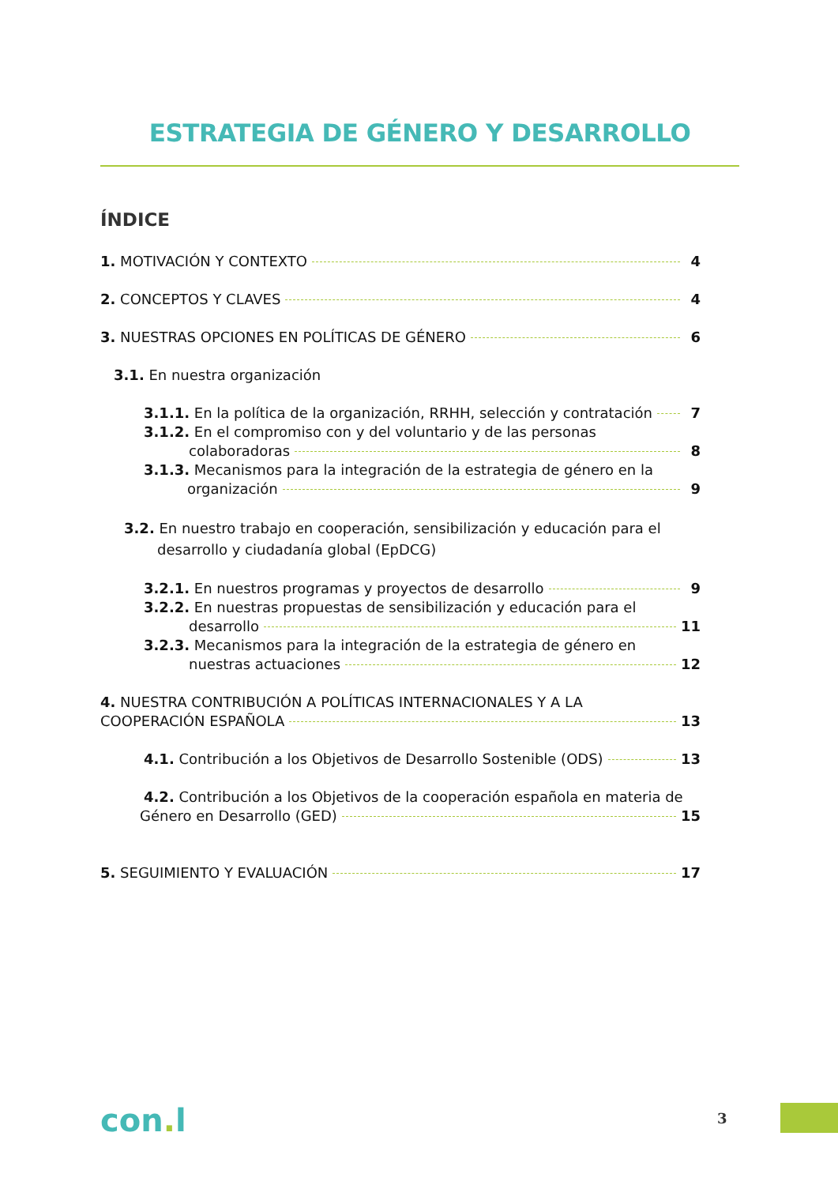ESTRATEGIA DE GÉNERO Y DESARROLLO
ÍNDICE
1. MOTIVACIÓN Y CONTEXTO 4
2. CONCEPTOS Y CLAVES 4
3. NUESTRAS OPCIONES EN POLÍTICAS DE GÉNERO 6
3.1. En nuestra organización
3.1.1. En la política de la organización, RRHH, selección y contratación 7
3.1.2. En el compromiso con y del voluntario y de las personas
colaboradoras 8
3.1.3. Mecanismos para la integración de la estrategia de género en la
organización 9
3.2. En nuestro trabajo en cooperación, sensibilización y educación para el
desarrollo y ciudadanía global (EpDCG)
3.2.1. En nuestros programas y proyectos de desarrollo 9
3.2.2. En nuestras propuestas de sensibilización y educación para el
desarrollo 11
3.2.3. Mecanismos para la integración de la estrategia de género en
nuestras actuaciones 12
4. NUESTRA CONTRIBUCIÓN A POLÍTICAS INTERNACIONALES Y A LA
COOPERACIÓN ESPAÑOLA 13
4.1. Contribución a los Objetivos de Desarrollo Sostenible (ODS) 13
4.2. Contribución a los Objetivos de la cooperación española en materia de
Género en Desarrollo (GED) 15
5. SEGUIMIENTO Y EVALUACIÓN 17
con. l 3